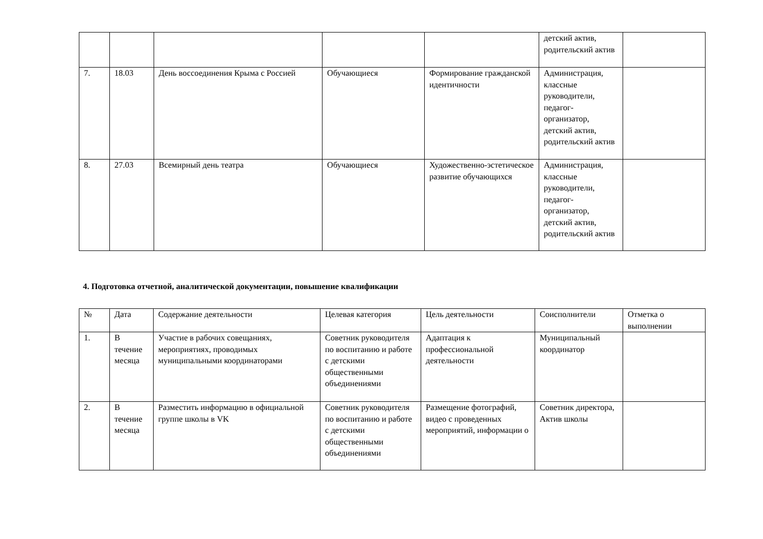| | | | | | детский актив, родительский актив | |
| 7. | 18.03 | День воссоединения Крыма с Россией | Обучающиеся | Формирование гражданской идентичности | Администрация, классные руководители, педагог-организатор, детский актив, родительский актив | |
| 8. | 27.03 | Всемирный день театра | Обучающиеся | Художественно-эстетическое развитие обучающихся | Администрация, классные руководители, педагог-организатор, детский актив, родительский актив | |
4. Подготовка отчетной, аналитической документации, повышение квалификации
| № | Дата | Содержание деятельности | Целевая категория | Цель деятельности | Соисполнители | Отметка о выполнении |
| --- | --- | --- | --- | --- | --- | --- |
| 1. | В течение месяца | Участие в рабочих совещаниях, мероприятиях, проводимых муниципальными координаторами | Советник руководителя по воспитанию и работе с детскими общественными объединениями | Адаптация к профессиональной деятельности | Муниципальный координатор | |
| 2. | В течение месяца | Разместить информацию в официальной группе школы в VK | Советник руководителя по воспитанию и работе с детскими общественными объединениями | Размещение фотографий, видео с проведенных мероприятий, информации о | Советник директора, Актив школы | |